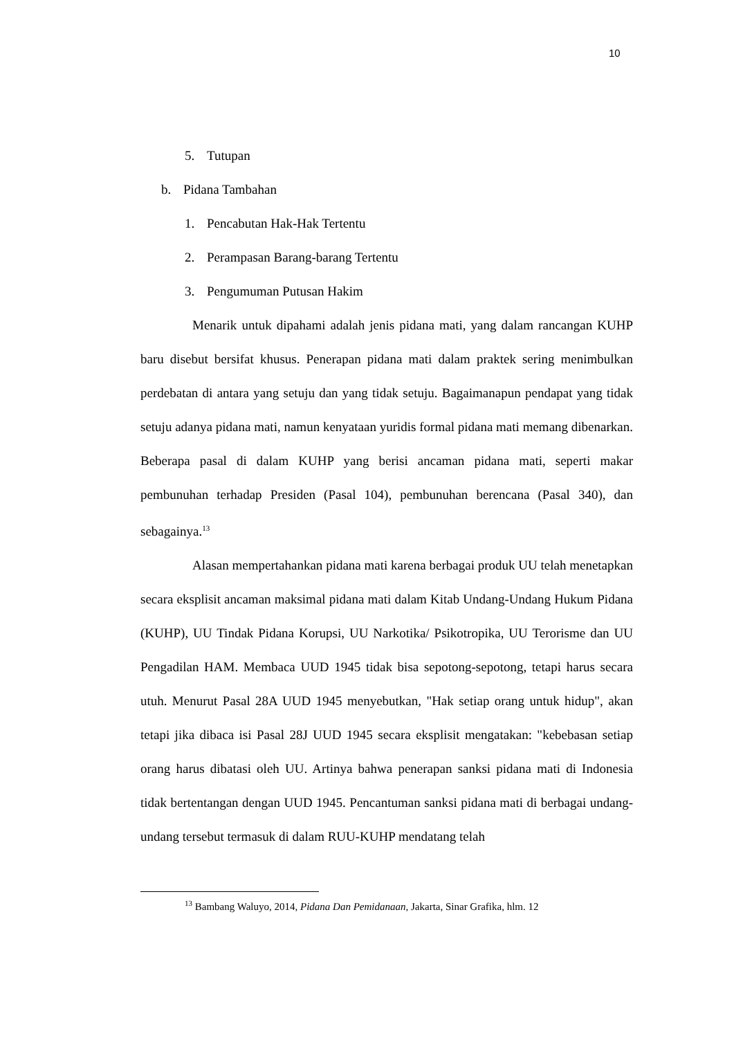10
5. Tutupan
b. Pidana Tambahan
1. Pencabutan Hak-Hak Tertentu
2. Perampasan Barang-barang Tertentu
3. Pengumuman Putusan Hakim
Menarik untuk dipahami adalah jenis pidana mati, yang dalam rancangan KUHP baru disebut bersifat khusus. Penerapan pidana mati dalam praktek sering menimbulkan perdebatan di antara yang setuju dan yang tidak setuju. Bagaimanapun pendapat yang tidak setuju adanya pidana mati, namun kenyataan yuridis formal pidana mati memang dibenarkan. Beberapa pasal di dalam KUHP yang berisi ancaman pidana mati, seperti makar pembunuhan terhadap Presiden (Pasal 104), pembunuhan berencana (Pasal 340), dan sebagainya.<sup>13</sup>
Alasan mempertahankan pidana mati karena berbagai produk UU telah menetapkan secara eksplisit ancaman maksimal pidana mati dalam Kitab Undang-Undang Hukum Pidana (KUHP), UU Tindak Pidana Korupsi, UU Narkotika/ Psikotropika, UU Terorisme dan UU Pengadilan HAM. Membaca UUD 1945 tidak bisa sepotong-sepotong, tetapi harus secara utuh. Menurut Pasal 28A UUD 1945 menyebutkan, "Hak setiap orang untuk hidup", akan tetapi jika dibaca isi Pasal 28J UUD 1945 secara eksplisit mengatakan: "kebebasan setiap orang harus dibatasi oleh UU. Artinya bahwa penerapan sanksi pidana mati di Indonesia tidak bertentangan dengan UUD 1945. Pencantuman sanksi pidana mati di berbagai undang-undang tersebut termasuk di dalam RUU-KUHP mendatang telah
<sup>13</sup> Bambang Waluyo, 2014, Pidana Dan Pemidanaan, Jakarta, Sinar Grafika, hlm. 12